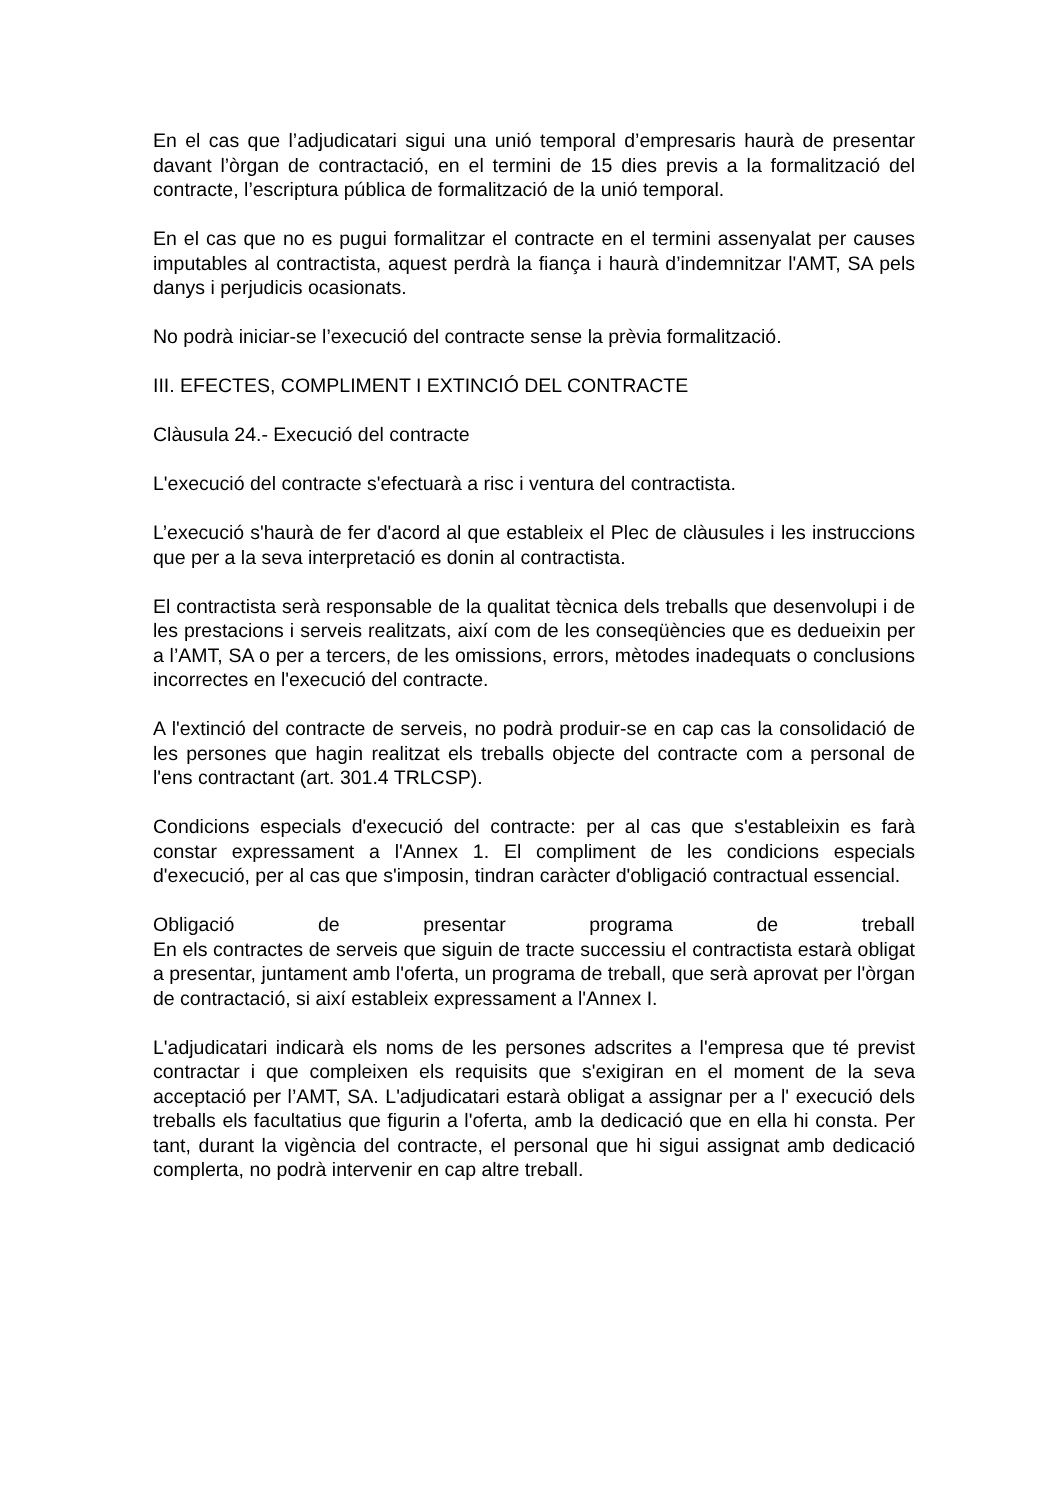En el cas que l’adjudicatari sigui una unió temporal d’empresaris haurà de presentar davant l’òrgan de contractació, en el termini de 15 dies previs a la formalització del contracte, l’escriptura pública de formalització de la unió temporal.
En el cas que no es pugui formalitzar el contracte en el termini assenyalat per causes imputables al contractista, aquest perdrà la fiança i haurà d’indemnitzar l'AMT, SA pels danys i perjudicis ocasionats.
No podrà iniciar-se l’execució del contracte sense la prèvia formalització.
III. EFECTES, COMPLIMENT I EXTINCIÓ DEL CONTRACTE
Clàusula 24.- Execució del contracte
L'execució del contracte s'efectuarà a risc i ventura del contractista.
L’execució s'haurà de fer d'acord al que estableix el Plec de clàusules i les instruccions que per a la seva interpretació es donin al contractista.
El contractista serà responsable de la qualitat tècnica dels treballs que desenvolupi i de les prestacions i serveis realitzats, així com de les conseqüències que es dedueixin per a l’AMT, SA o per a tercers, de les omissions, errors, mètodes inadequats o conclusions incorrectes en l'execució del contracte.
A l'extinció del contracte de serveis, no podrà produir-se en cap cas la consolidació de les persones que hagin realitzat els treballs objecte del contracte com a personal de l'ens contractant (art. 301.4 TRLCSP).
Condicions especials d'execució del contracte: per al cas que s'estableixin es farà constar expressament a l'Annex 1. El compliment de les condicions especials d'execució, per al cas que s'imposin, tindran caràcter d'obligació contractual essencial.
Obligació de presentar programa de treball
En els contractes de serveis que siguin de tracte successiu el contractista estarà obligat a presentar, juntament amb l'oferta, un programa de treball, que serà aprovat per l'òrgan de contractació, si així estableix expressament a l'Annex I.
L'adjudicatari indicarà els noms de les persones adscrites a l'empresa que té previst contractar i que compleixen els requisits que s'exigiran en el moment de la seva acceptació per l’AMT, SA. L'adjudicatari estarà obligat a assignar per a l' execució dels treballs els facultatius que figurin a l'oferta, amb la dedicació que en ella hi consta. Per tant, durant la vigència del contracte, el personal que hi sigui assignat amb dedicació complerta, no podrà intervenir en cap altre treball.